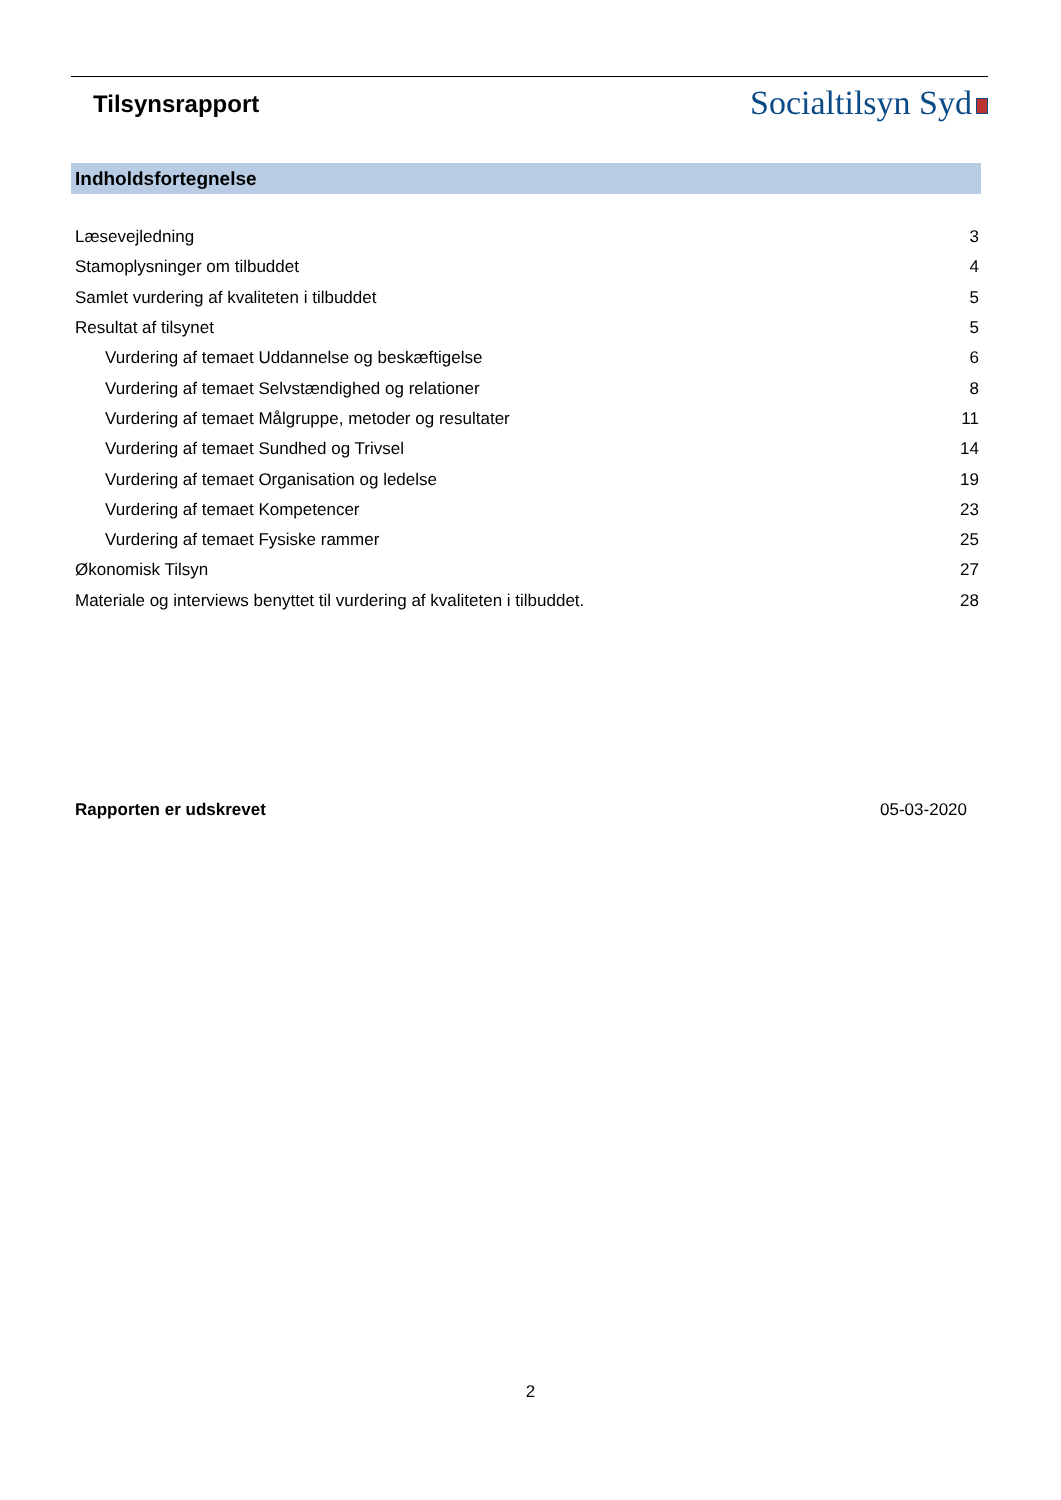Tilsynsrapport
Socialtilsyn Syd
Indholdsfortegnelse
| Læsevejledning | 3 |
| Stamoplysninger om tilbuddet | 4 |
| Samlet vurdering af kvaliteten i tilbuddet | 5 |
| Resultat af tilsynet | 5 |
| Vurdering af temaet Uddannelse og beskæftigelse | 6 |
| Vurdering af temaet Selvstændighed og relationer | 8 |
| Vurdering af temaet Målgruppe, metoder og resultater | 11 |
| Vurdering af temaet Sundhed og Trivsel | 14 |
| Vurdering af temaet Organisation og ledelse | 19 |
| Vurdering af temaet Kompetencer | 23 |
| Vurdering af temaet Fysiske rammer | 25 |
| Økonomisk Tilsyn | 27 |
| Materiale og interviews benyttet til vurdering af kvaliteten i tilbuddet. | 28 |
Rapporten er udskrevet 05-03-2020
2